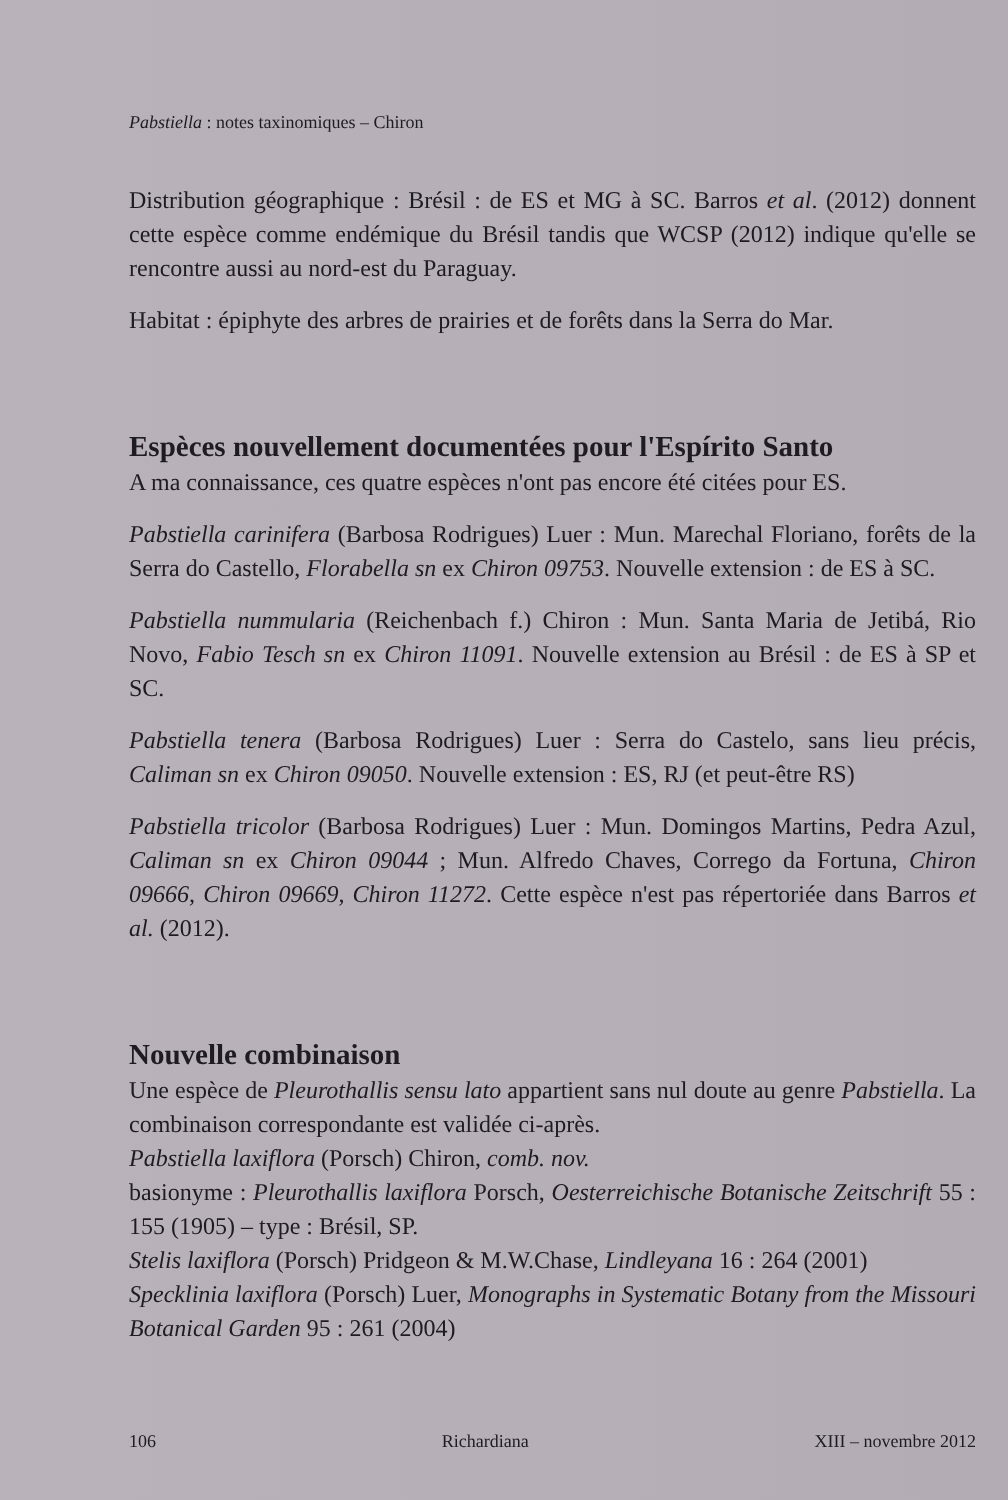Pabstiella : notes taxinomiques – Chiron
Distribution géographique : Brésil : de ES et MG à SC. Barros et al. (2012) donnent cette espèce comme endémique du Brésil tandis que WCSP (2012) indique qu'elle se rencontre aussi au nord-est du Paraguay.
Habitat : épiphyte des arbres de prairies et de forêts dans la Serra do Mar.
Espèces nouvellement documentées pour l'Espírito Santo
A ma connaissance, ces quatre espèces n'ont pas encore été citées pour ES.
Pabstiella carinifera (Barbosa Rodrigues) Luer : Mun. Marechal Floriano, forêts de la Serra do Castello, Florabella sn ex Chiron 09753. Nouvelle extension : de ES à SC.
Pabstiella nummularia (Reichenbach f.) Chiron : Mun. Santa Maria de Jetibá, Rio Novo, Fabio Tesch sn ex Chiron 11091. Nouvelle extension au Brésil : de ES à SP et SC.
Pabstiella tenera (Barbosa Rodrigues) Luer : Serra do Castelo, sans lieu précis, Caliman sn ex Chiron 09050. Nouvelle extension : ES, RJ (et peut-être RS)
Pabstiella tricolor (Barbosa Rodrigues) Luer : Mun. Domingos Martins, Pedra Azul, Caliman sn ex Chiron 09044 ; Mun. Alfredo Chaves, Corrego da Fortuna, Chiron 09666, Chiron 09669, Chiron 11272. Cette espèce n'est pas répertoriée dans Barros et al. (2012).
Nouvelle combinaison
Une espèce de Pleurothallis sensu lato appartient sans nul doute au genre Pabstiella. La combinaison correspondante est validée ci-après.
Pabstiella laxiflora (Porsch) Chiron, comb. nov.
basionyme : Pleurothallis laxiflora Porsch, Oesterreichische Botanische Zeitschrift 55 : 155 (1905) – type : Brésil, SP.
Stelis laxiflora (Porsch) Pridgeon & M.W.Chase, Lindleyana 16 : 264 (2001)
Specklinia laxiflora (Porsch) Luer, Monographs in Systematic Botany from the Missouri Botanical Garden 95 : 261 (2004)
106 Richardiana XIII – novembre 2012